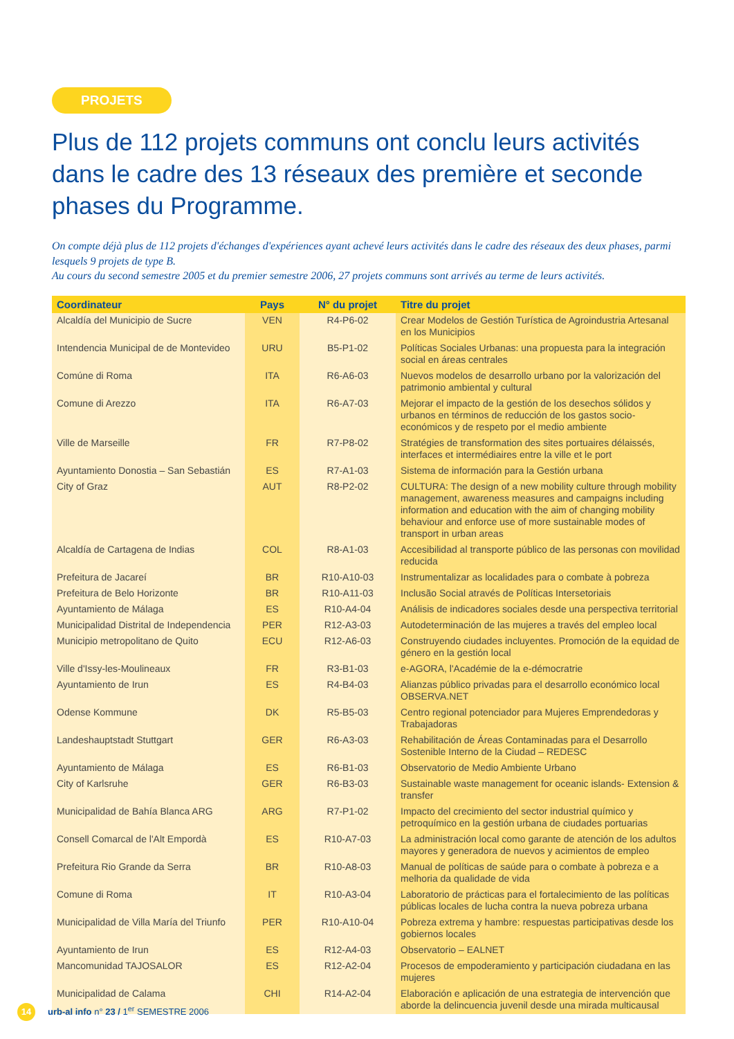PROJETS
Plus de 112 projets communs ont conclu leurs activités dans le cadre des 13 réseaux des première et seconde phases du Programme.
On compte déjà plus de 112 projets d'échanges d'expériences ayant achevé leurs activités dans le cadre des réseaux des deux phases, parmi lesquels 9 projets de type B.
Au cours du second semestre 2005 et du premier semestre 2006, 27 projets communs sont arrivés au terme de leurs activités.
| Coordinateur | Pays | N° du projet | Titre du projet |
| --- | --- | --- | --- |
| Alcaldía del Municipio de Sucre | VEN | R4-P6-02 | Crear Modelos de Gestión Turística de Agroindustria Artesanal en los Municipios |
| Intendencia Municipal de de Montevideo | URU | B5-P1-02 | Políticas Sociales Urbanas: una propuesta para la integración social en áreas centrales |
| Comúne di Roma | ITA | R6-A6-03 | Nuevos modelos de desarrollo urbano por la valorización del patrimonio ambiental y cultural |
| Comune di Arezzo | ITA | R6-A7-03 | Mejorar el impacto de la gestión de los desechos sólidos y urbanos en términos de reducción de los gastos socio-económicos y de respeto por el medio ambiente |
| Ville de Marseille | FR | R7-P8-02 | Stratégies de transformation des sites portuaires délaissés, interfaces et intermédiaires entre la ville et le port |
| Ayuntamiento Donostia – San Sebastián | ES | R7-A1-03 | Sistema de información para la Gestión urbana |
| City of Graz | AUT | R8-P2-02 | CULTURA: The design of a new mobility culture through mobility management, awareness measures and campaigns including information and education with the aim of changing mobility behaviour and enforce use of more sustainable modes of transport in urban areas |
| Alcaldía de Cartagena de Indias | COL | R8-A1-03 | Accesibilidad al transporte público de las personas con movilidad reducida |
| Prefeitura de Jacareí | BR | R10-A10-03 | Instrumentalizar as localidades para o combate à pobreza |
| Prefeitura de Belo Horizonte | BR | R10-A11-03 | Inclusão Social através de Políticas Intersetoriais |
| Ayuntamiento de Málaga | ES | R10-A4-04 | Análisis de indicadores sociales desde una perspectiva territorial |
| Municipalidad Distrital de Independencia | PER | R12-A3-03 | Autodeterminación de las mujeres a través del empleo local |
| Municipio metropolitano de Quito | ECU | R12-A6-03 | Construyendo ciudades incluyentes. Promoción de la equidad de género en la gestión local |
| Ville d'Issy-les-Moulineaux | FR | R3-B1-03 | e-AGORA, l'Académie de la e-démocratrie |
| Ayuntamiento de Irun | ES | R4-B4-03 | Alianzas público privadas para el desarrollo económico local OBSERVA.NET |
| Odense Kommune | DK | R5-B5-03 | Centro regional potenciador para Mujeres Emprendedoras y Trabajadoras |
| Landeshauptstadt Stuttgart | GER | R6-A3-03 | Rehabilitación de Áreas Contaminadas para el Desarrollo Sostenible Interno de la Ciudad – REDESC |
| Ayuntamiento de Málaga | ES | R6-B1-03 | Observatorio de Medio Ambiente Urbano |
| City of Karlsruhe | GER | R6-B3-03 | Sustainable waste management for oceanic islands- Extension & transfer |
| Municipalidad de Bahía Blanca ARG | ARG | R7-P1-02 | Impacto del crecimiento del sector industrial químico y petroquímico en la gestión urbana de ciudades portuarias |
| Consell Comarcal de l'Alt Empordà | ES | R10-A7-03 | La administración local como garante de atención de los adultos mayores y generadora de nuevos y acimientos de empleo |
| Prefeitura Rio Grande da Serra | BR | R10-A8-03 | Manual de políticas de saúde para o combate à pobreza e a melhoria da qualidade de vida |
| Comune di Roma | IT | R10-A3-04 | Laboratorio de prácticas para el fortalecimiento de las políticas públicas locales de lucha contra la nueva pobreza urbana |
| Municipalidad de Villa María del Triunfo | PER | R10-A10-04 | Pobreza extrema y hambre: respuestas participativas desde los gobiernos locales |
| Ayuntamiento de Irun | ES | R12-A4-03 | Observatorio – EALNET |
| Mancomunidad TAJOSALOR | ES | R12-A2-04 | Procesos de empoderamiento y participación ciudadana en las mujeres |
| Municipalidad de Calama | CHI | R14-A2-04 | Elaboración e aplicación de una estrategia de intervención que aborde la delincuencia juvenil desde una mirada multicausal |
14 urb-al info n° 23 / 1<sup>er</sup> SEMESTRE 2006